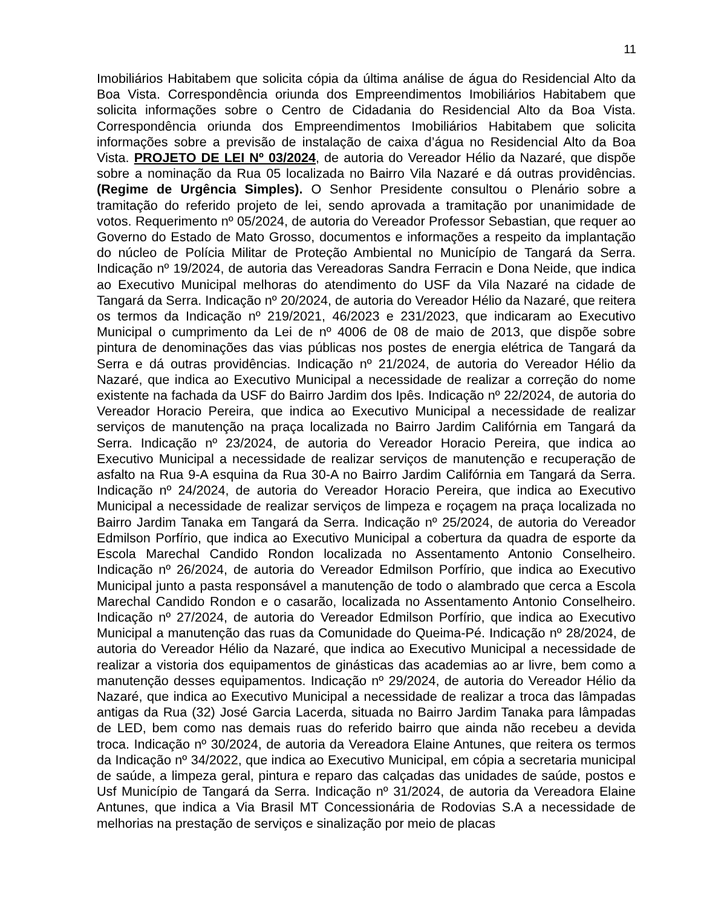11
Imobiliários Habitabem que solicita cópia da última análise de água do Residencial Alto da Boa Vista. Correspondência oriunda dos Empreendimentos Imobiliários Habitabem que solicita informações sobre o Centro de Cidadania do Residencial Alto da Boa Vista. Correspondência oriunda dos Empreendimentos Imobiliários Habitabem que solicita informações sobre a previsão de instalação de caixa d’água no Residencial Alto da Boa Vista. PROJETO DE LEI Nº 03/2024, de autoria do Vereador Hélio da Nazaré, que dispõe sobre a nominação da Rua 05 localizada no Bairro Vila Nazaré e dá outras providências. (Regime de Urgência Simples). O Senhor Presidente consultou o Plenário sobre a tramitação do referido projeto de lei, sendo aprovada a tramitação por unanimidade de votos. Requerimento nº 05/2024, de autoria do Vereador Professor Sebastian, que requer ao Governo do Estado de Mato Grosso, documentos e informações a respeito da implantação do núcleo de Polícia Militar de Proteção Ambiental no Município de Tangará da Serra. Indicação nº 19/2024, de autoria das Vereadoras Sandra Ferracin e Dona Neide, que indica ao Executivo Municipal melhoras do atendimento do USF da Vila Nazaré na cidade de Tangará da Serra. Indicação nº 20/2024, de autoria do Vereador Hélio da Nazaré, que reitera os termos da Indicação nº 219/2021, 46/2023 e 231/2023, que indicaram ao Executivo Municipal o cumprimento da Lei de nº 4006 de 08 de maio de 2013, que dispõe sobre pintura de denominações das vias públicas nos postes de energia elétrica de Tangará da Serra e dá outras providências. Indicação nº 21/2024, de autoria do Vereador Hélio da Nazaré, que indica ao Executivo Municipal a necessidade de realizar a correção do nome existente na fachada da USF do Bairro Jardim dos Ipês. Indicação nº 22/2024, de autoria do Vereador Horacio Pereira, que indica ao Executivo Municipal a necessidade de realizar serviços de manutenção na praça localizada no Bairro Jardim Califórnia em Tangará da Serra. Indicação nº 23/2024, de autoria do Vereador Horacio Pereira, que indica ao Executivo Municipal a necessidade de realizar serviços de manutenção e recuperação de asfalto na Rua 9-A esquina da Rua 30-A no Bairro Jardim Califórnia em Tangará da Serra. Indicação nº 24/2024, de autoria do Vereador Horacio Pereira, que indica ao Executivo Municipal a necessidade de realizar serviços de limpeza e roçagem na praça localizada no Bairro Jardim Tanaka em Tangará da Serra. Indicação nº 25/2024, de autoria do Vereador Edmilson Porfírio, que indica ao Executivo Municipal a cobertura da quadra de esporte da Escola Marechal Candido Rondon localizada no Assentamento Antonio Conselheiro. Indicação nº 26/2024, de autoria do Vereador Edmilson Porfírio, que indica ao Executivo Municipal junto a pasta responsável a manutenção de todo o alambrado que cerca a Escola Marechal Candido Rondon e o casarão, localizada no Assentamento Antonio Conselheiro. Indicação nº 27/2024, de autoria do Vereador Edmilson Porfírio, que indica ao Executivo Municipal a manutenção das ruas da Comunidade do Queima-Pé. Indicação nº 28/2024, de autoria do Vereador Hélio da Nazaré, que indica ao Executivo Municipal a necessidade de realizar a vistoria dos equipamentos de ginásticas das academias ao ar livre, bem como a manutenção desses equipamentos. Indicação nº 29/2024, de autoria do Vereador Hélio da Nazaré, que indica ao Executivo Municipal a necessidade de realizar a troca das lâmpadas antigas da Rua (32) José Garcia Lacerda, situada no Bairro Jardim Tanaka para lâmpadas de LED, bem como nas demais ruas do referido bairro que ainda não recebeu a devida troca. Indicação nº 30/2024, de autoria da Vereadora Elaine Antunes, que reitera os termos da Indicação nº 34/2022, que indica ao Executivo Municipal, em cópia a secretaria municipal de saúde, a limpeza geral, pintura e reparo das calçadas das unidades de saúde, postos e Usf Município de Tangará da Serra. Indicação nº 31/2024, de autoria da Vereadora Elaine Antunes, que indica a Via Brasil MT Concessionária de Rodovias S.A a necessidade de melhorias na prestação de serviços e sinalização por meio de placas